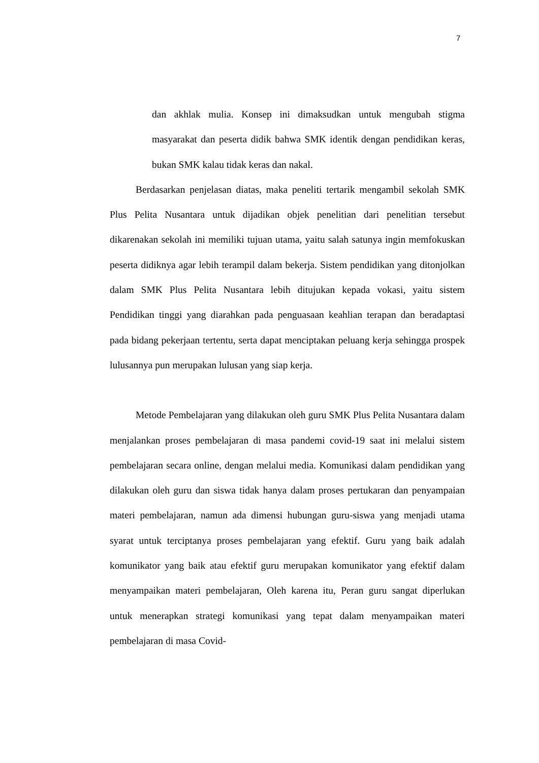7
dan akhlak mulia. Konsep ini dimaksudkan untuk mengubah stigma masyarakat dan peserta didik bahwa SMK identik dengan pendidikan keras, bukan SMK kalau tidak keras dan nakal.
Berdasarkan penjelasan diatas, maka peneliti tertarik mengambil sekolah SMK Plus Pelita Nusantara untuk dijadikan objek penelitian dari penelitian tersebut dikarenakan sekolah ini memiliki tujuan utama, yaitu salah satunya ingin memfokuskan peserta didiknya agar lebih terampil dalam bekerja. Sistem pendidikan yang ditonjolkan dalam SMK Plus Pelita Nusantara lebih ditujukan kepada vokasi, yaitu sistem Pendidikan tinggi yang diarahkan pada penguasaan keahlian terapan dan beradaptasi pada bidang pekerjaan tertentu, serta dapat menciptakan peluang kerja sehingga prospek lulusannya pun merupakan lulusan yang siap kerja.
Metode Pembelajaran yang dilakukan oleh guru SMK Plus Pelita Nusantara dalam menjalankan proses pembelajaran di masa pandemi covid-19 saat ini melalui sistem pembelajaran secara online, dengan melalui media. Komunikasi dalam pendidikan yang dilakukan oleh guru dan siswa tidak hanya dalam proses pertukaran dan penyampaian materi pembelajaran, namun ada dimensi hubungan guru-siswa yang menjadi utama syarat untuk terciptanya proses pembelajaran yang efektif. Guru yang baik adalah komunikator yang baik atau efektif guru merupakan komunikator yang efektif dalam menyampaikan materi pembelajaran, Oleh karena itu, Peran guru sangat diperlukan untuk menerapkan strategi komunikasi yang tepat dalam menyampaikan materi pembelajaran di masa Covid-